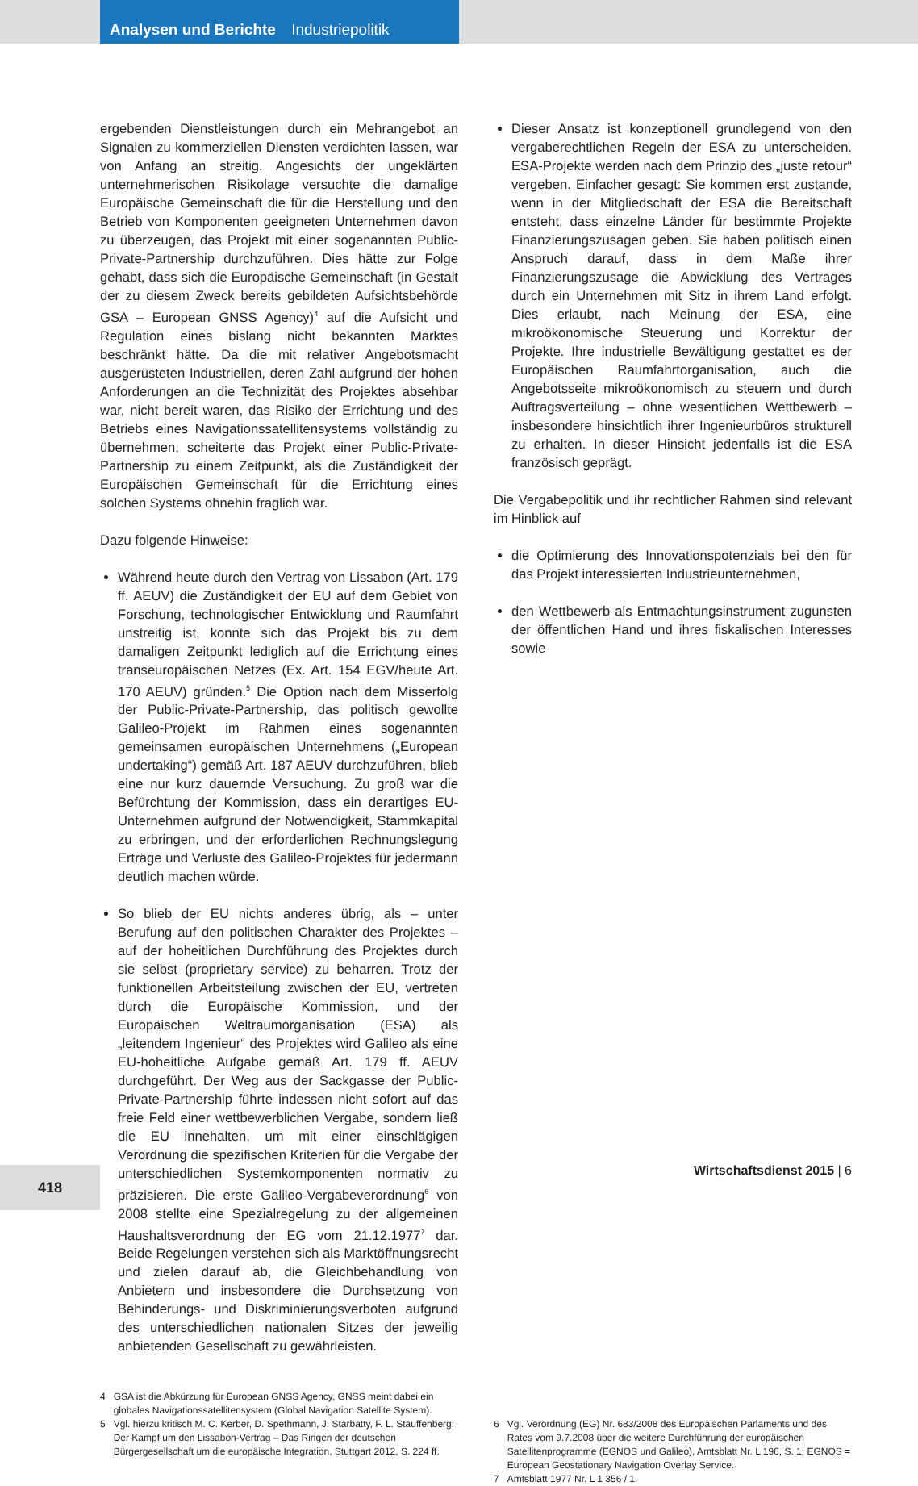Analysen und Berichte Industriepolitik
ergebenden Dienstleistungen durch ein Mehrangebot an Signalen zu kommerziellen Diensten verdichten lassen, war von Anfang an streitig. Angesichts der ungeklärten unternehmerischen Risikolage versuchte die damalige Europäische Gemeinschaft die für die Herstellung und den Betrieb von Komponenten geeigneten Unternehmen davon zu überzeugen, das Projekt mit einer sogenannten Public-Private-Partnership durchzuführen. Dies hätte zur Folge gehabt, dass sich die Europäische Gemeinschaft (in Gestalt der zu diesem Zweck bereits gebildeten Aufsichtsbehörde GSA – European GNSS Agency)<sup>4</sup> auf die Aufsicht und Regulation eines bislang nicht bekannten Marktes beschränkt hätte. Da die mit relativer Angebotsmacht ausgerüsteten Industriellen, deren Zahl aufgrund der hohen Anforderungen an die Technizität des Projektes absehbar war, nicht bereit waren, das Risiko der Errichtung und des Betriebs eines Navigationssatellitensystems vollständig zu übernehmen, scheiterte das Projekt einer Public-Private-Partnership zu einem Zeitpunkt, als die Zuständigkeit der Europäischen Gemeinschaft für die Errichtung eines solchen Systems ohnehin fraglich war.
Dazu folgende Hinweise:
Während heute durch den Vertrag von Lissabon (Art. 179 ff. AEUV) die Zuständigkeit der EU auf dem Gebiet von Forschung, technologischer Entwicklung und Raumfahrt unstreitig ist, konnte sich das Projekt bis zu dem damaligen Zeitpunkt lediglich auf die Errichtung eines transeuropäischen Netzes (Ex. Art. 154 EGV/heute Art. 170 AEUV) gründen.<sup>5</sup> Die Option nach dem Misserfolg der Public-Private-Partnership, das politisch gewollte Galileo-Projekt im Rahmen eines sogenannten gemeinsamen europäischen Unternehmens („European undertaking“) gemäß Art. 187 AEUV durchzuführen, blieb eine nur kurz dauernde Versuchung. Zu groß war die Befürchtung der Kommission, dass ein derartiges EU-Unternehmen aufgrund der Notwendigkeit, Stammkapital zu erbringen, und der erforderlichen Rechnungslegung Erträge und Verluste des Galileo-Projektes für jedermann deutlich machen würde.
So blieb der EU nichts anderes übrig, als – unter Berufung auf den politischen Charakter des Projektes – auf der hoheitlichen Durchführung des Projektes durch sie selbst (proprietary service) zu beharren. Trotz der funktionellen Arbeitsteilung zwischen der EU, vertreten durch die Europäische Kommission, und der Europäischen Weltraumorganisation (ESA) als „leitendem Ingenieur“ des Projektes wird Galileo als eine EU-hoheitliche Aufgabe gemäß Art. 179 ff. AEUV durchgeführt. Der Weg aus der Sackgasse der Public-Private-Partnership führte indessen nicht sofort auf das freie Feld einer wettbewerblichen Vergabe, sondern ließ die EU innehalten, um mit einer einschlägigen Verordnung die spezifischen Kriterien für die Vergabe der unterschiedlichen Systemkomponenten normativ zu präzisieren. Die erste Galileo-Vergabeverordnung<sup>6</sup> von 2008 stellte eine Spezialregelung zu der allgemeinen Haushaltsverordnung der EG vom 21.12.1977<sup>7</sup> dar. Beide Regelungen verstehen sich als Marktöffnungsrecht und zielen darauf ab, die Gleichbehandlung von Anbietern und insbesondere die Durchsetzung von Behinderungs- und Diskriminierungsverboten aufgrund des unterschiedlichen nationalen Sitzes der jeweilig anbietenden Gesellschaft zu gewährleisten.
Dieser Ansatz ist konzeptionell grundlegend von den vergaberechtlichen Regeln der ESA zu unterscheiden. ESA-Projekte werden nach dem Prinzip des „juste retour“ vergeben. Einfacher gesagt: Sie kommen erst zustande, wenn in der Mitgliedschaft der ESA die Bereitschaft entsteht, dass einzelne Länder für bestimmte Projekte Finanzierungszusagen geben. Sie haben politisch einen Anspruch darauf, dass in dem Maße ihrer Finanzierungszusage die Abwicklung des Vertrages durch ein Unternehmen mit Sitz in ihrem Land erfolgt. Dies erlaubt, nach Meinung der ESA, eine mikroökonomische Steuerung und Korrektur der Projekte. Ihre industrielle Bewältigung gestattet es der Europäischen Raumfahrtorganisation, auch die Angebotsseite mikroökonomisch zu steuern und durch Auftragsverteilung – ohne wesentlichen Wettbewerb – insbesondere hinsichtlich ihrer Ingenieurbüros strukturell zu erhalten. In dieser Hinsicht jedenfalls ist die ESA französisch geprägt.
Die Vergabepolitik und ihr rechtlicher Rahmen sind relevant im Hinblick auf
die Optimierung des Innovationspotenzials bei den für das Projekt interessierten Industrieunternehmen,
den Wettbewerb als Entmachtungsinstrument zugunsten der öffentlichen Hand und ihres fiskalischen Interesses sowie
4 GSA ist die Abkürzung für European GNSS Agency, GNSS meint dabei ein globales Navigationssatellitensystem (Global Navigation Satellite System).
5 Vgl. hierzu kritisch M. C. Kerber, D. Spethmann, J. Starbatty, F. L. Stauffenberg: Der Kampf um den Lissabon-Vertrag – Das Ringen der deutschen Bürgergesellschaft um die europäische Integration, Stuttgart 2012, S. 224 ff.
6 Vgl. Verordnung (EG) Nr. 683/2008 des Europäischen Parlaments und des Rates vom 9.7.2008 über die weitere Durchführung der europäischen Satellitenprogramme (EGNOS und Galileo), Amtsblatt Nr. L 196, S. 1; EGNOS = European Geostationary Navigation Overlay Service.
7 Amtsblatt 1977 Nr. L 1 356 / 1.
Wirtschaftsdienst 2015 | 6
418